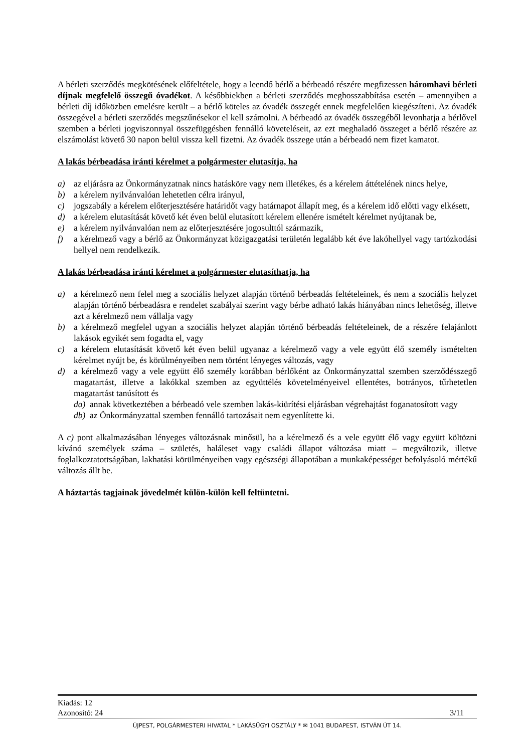A bérleti szerződés megkötésének előfeltétele, hogy a leendő bérlő a bérbeadó részére megfizessen háromhavi bérleti díjnak megfelelő összegű óvadékot. A későbbiekben a bérleti szerződés meghosszabbítása esetén – amennyiben a bérleti díj időközben emelésre került – a bérlő köteles az óvadék összegét ennek megfelelően kiegészíteni. Az óvadék összegével a bérleti szerződés megszűnésekor el kell számolni. A bérbeadó az óvadék összegéből levonhatja a bérlővel szemben a bérleti jogviszonnyal összefüggésben fennálló követeléseit, az ezt meghaladó összeget a bérlő részére az elszámolást követő 30 napon belül vissza kell fizetni. Az óvadék összege után a bérbeadó nem fizet kamatot.
A lakás bérbeadása iránti kérelmet a polgármester elutasítja, ha
a) az eljárásra az Önkormányzatnak nincs hatásköre vagy nem illetékes, és a kérelem áttételének nincs helye,
b) a kérelem nyilvánvalóan lehetetlen célra irányul,
c) jogszabály a kérelem előterjesztésére határidőt vagy határnapot állapít meg, és a kérelem idő előtti vagy elkésett,
d) a kérelem elutasítását követő két éven belül elutasított kérelem ellenére ismételt kérelmet nyújtanak be,
e) a kérelem nyilvánvalóan nem az előterjesztésére jogosulttól származik,
f) a kérelmező vagy a bérlő az Önkormányzat közigazgatási területén legalább két éve lakóhellyel vagy tartózkodási hellyel nem rendelkezik.
A lakás bérbeadása iránti kérelmet a polgármester elutasíthatja, ha
a) a kérelmező nem felel meg a szociális helyzet alapján történő bérbeadás feltételeinek, és nem a szociális helyzet alapján történő bérbeadásra e rendelet szabályai szerint vagy bérbe adható lakás hiányában nincs lehetőség, illetve azt a kérelmező nem vállalja vagy
b) a kérelmező megfelel ugyan a szociális helyzet alapján történő bérbeadás feltételeinek, de a részére felajánlott lakások egyikét sem fogadta el, vagy
c) a kérelem elutasítását követő két éven belül ugyanaz a kérelmező vagy a vele együtt élő személy ismételten kérelmet nyújt be, és körülményeiben nem történt lényeges változás, vagy
d) a kérelmező vagy a vele együtt élő személy korábban bérlőként az Önkormányzattal szemben szerződésszegő magatartást, illetve a lakókkal szemben az együttélés követelményeivel ellentétes, botrányos, tűrhetetlen magatartást tanúsított és
da) annak következtében a bérbeadó vele szemben lakás-kiürítési eljárásban végrehajtást foganatosított vagy
db) az Önkormányzattal szemben fennálló tartozásait nem egyenlítette ki.
A c) pont alkalmazásában lényeges változásnak minősül, ha a kérelmező és a vele együtt élő vagy együtt költözni kívánó személyek száma – születés, haláleset vagy családi állapot változása miatt – megváltozik, illetve foglalkoztatottságában, lakhatási körülményeiben vagy egészségi állapotában a munkaképességet befolyásoló mértékű változás állt be.
A háztartás tagjainak jövedelmét külön-külön kell feltüntetni.
Kiadás: 12
Azonosító: 24 3/11
ÚJPEST, POLGÁRMESTERI HIVATAL * LAKÁSÜGYI OSZTÁLY * ✉ 1041 BUDAPEST, ISTVÁN ÚT 14.